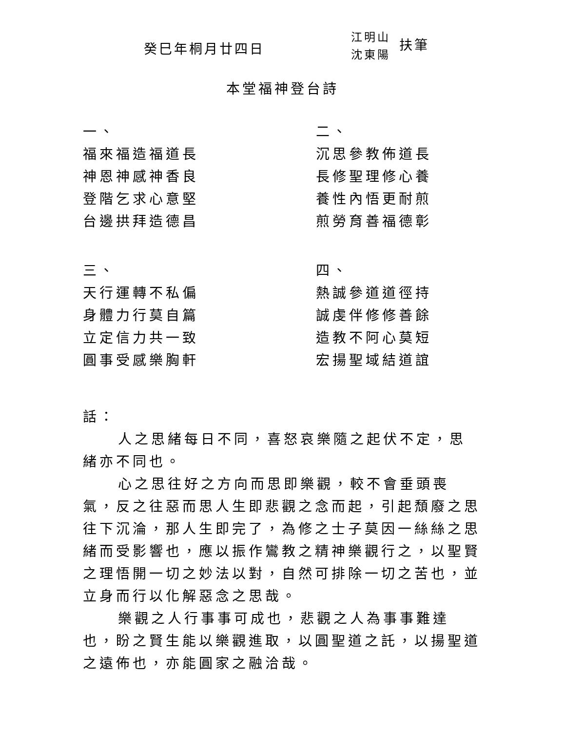癸巳年桐月廿四日
江明山
沈東陽
扶筆
本堂福神登台詩
一、
福來福造福道長
神恩神感神香良
登階乞求心意堅
台邊拱拜造德昌
二、
沉思參教佈道長
長修聖理修心養
養性內悟更耐煎
煎勞育善福德彰
三、
天行運轉不私偏
身體力行莫自篇
立定信力共一致
圓事受感樂胸軒
四、
熱誠參道道徑持
誠虔伴修修善餘
造教不阿心莫短
宏揚聖域結道誼
話：
人之思緒每日不同，喜怒哀樂隨之起伏不定，思緒亦不同也。
心之思往好之方向而思即樂觀，較不會垂頭喪氣，反之往惡而思人生即悲觀之念而起，引起頹廢之思往下沉淪，那人生即完了，為修之士子莫因一絲絲之思緒而受影響也，應以振作鸞教之精神樂觀行之，以聖賢之理悟開一切之妙法以對，自然可排除一切之苦也，並立身而行以化解惡念之思哉。
樂觀之人行事事可成也，悲觀之人為事事難達也，盼之賢生能以樂觀進取，以圓聖道之託，以揚聖道之遠佈也，亦能圓家之融洽哉。